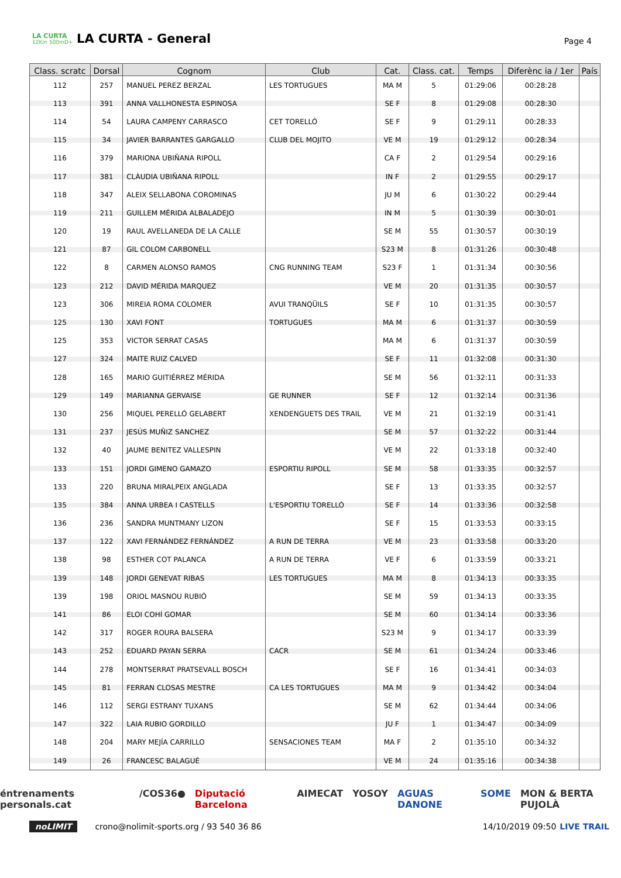LA CURTA
12Km 500mD+
LA CURTA - General
Page 4
| Class. scratc | Dorsal | Cognom | Club | Cat. | Class. cat. | Temps | Diferènc ia / 1er | País |
| --- | --- | --- | --- | --- | --- | --- | --- | --- |
| 112 | 257 | MANUEL PEREZ BERZAL | LES TORTUGUES | MA M | 5 | 01:29:06 | 00:28:28 | |
| 113 | 391 | ANNA VALLHONESTA ESPINOSA | | SE F | 8 | 01:29:08 | 00:28:30 | |
| 114 | 54 | LAURA CAMPENY CARRASCO | CET TORELLÓ | SE F | 9 | 01:29:11 | 00:28:33 | |
| 115 | 34 | JAVIER BARRANTES GARGALLO | CLUB DEL MOJITO | VE M | 19 | 01:29:12 | 00:28:34 | |
| 116 | 379 | MARIONA UBIÑANA RIPOLL | | CA F | 2 | 01:29:54 | 00:29:16 | |
| 117 | 381 | CLÀUDIA UBIÑANA RIPOLL | | IN F | 2 | 01:29:55 | 00:29:17 | |
| 118 | 347 | ALEIX SELLABONA COROMINAS | | JU M | 6 | 01:30:22 | 00:29:44 | |
| 119 | 211 | GUILLEM MÉRIDA ALBALADEJO | | IN M | 5 | 01:30:39 | 00:30:01 | |
| 120 | 19 | RAUL AVELLANEDA DE LA CALLE | | SE M | 55 | 01:30:57 | 00:30:19 | |
| 121 | 87 | GIL COLOM CARBONELL | | S23 M | 8 | 01:31:26 | 00:30:48 | |
| 122 | 8 | CARMEN ALONSO RAMOS | CNG RUNNING TEAM | S23 F | 1 | 01:31:34 | 00:30:56 | |
| 123 | 212 | DAVID MÉRIDA MARQUEZ | | VE M | 20 | 01:31:35 | 00:30:57 | |
| 123 | 306 | MIREIA ROMA COLOMER | AVUI TRANQÜILS | SE F | 10 | 01:31:35 | 00:30:57 | |
| 125 | 130 | XAVI FONT | TORTUGUES | MA M | 6 | 01:31:37 | 00:30:59 | |
| 125 | 353 | VICTOR SERRAT CASAS | | MA M | 6 | 01:31:37 | 00:30:59 | |
| 127 | 324 | MAITE RUIZ CALVED | | SE F | 11 | 01:32:08 | 00:31:30 | |
| 128 | 165 | MARIO GUITIÉRREZ MÉRIDA | | SE M | 56 | 01:32:11 | 00:31:33 | |
| 129 | 149 | MARIANNA GERVAISE | GE RUNNER | SE F | 12 | 01:32:14 | 00:31:36 | |
| 130 | 256 | MIQUEL PERELLÓ GELABERT | XENDENGUETS DES TRAIL | VE M | 21 | 01:32:19 | 00:31:41 | |
| 131 | 237 | JESÚS MUÑIZ SANCHEZ | | SE M | 57 | 01:32:22 | 00:31:44 | |
| 132 | 40 | JAUME BENITEZ VALLESPIN | | VE M | 22 | 01:33:18 | 00:32:40 | |
| 133 | 151 | JORDI GIMENO GAMAZO | ESPORTIU RIPOLL | SE M | 58 | 01:33:35 | 00:32:57 | |
| 133 | 220 | BRUNA MIRALPEIX ANGLADA | | SE F | 13 | 01:33:35 | 00:32:57 | |
| 135 | 384 | ANNA URBEA I CASTELLS | L'ESPORTIU TORELLÓ | SE F | 14 | 01:33:36 | 00:32:58 | |
| 136 | 236 | SANDRA MUNTMANY LIZON | | SE F | 15 | 01:33:53 | 00:33:15 | |
| 137 | 122 | XAVI FERNÁNDEZ FERNÁNDEZ | A RUN DE TERRA | VE M | 23 | 01:33:58 | 00:33:20 | |
| 138 | 98 | ESTHER COT PALANCA | A RUN DE TERRA | VE F | 6 | 01:33:59 | 00:33:21 | |
| 139 | 148 | JORDI GENEVAT RIBAS | LES TORTUGUES | MA M | 8 | 01:34:13 | 00:33:35 | |
| 139 | 198 | ORIOL MASNOU RUBIÓ | | SE M | 59 | 01:34:13 | 00:33:35 | |
| 141 | 86 | ELOI COHÍ GOMAR | | SE M | 60 | 01:34:14 | 00:33:36 | |
| 142 | 317 | ROGER ROURA BALSERA | | S23 M | 9 | 01:34:17 | 00:33:39 | |
| 143 | 252 | EDUARD PAYAN SERRA | CACR | SE M | 61 | 01:34:24 | 00:33:46 | |
| 144 | 278 | MONTSERRAT PRATSEVALL BOSCH | | SE F | 16 | 01:34:41 | 00:34:03 | |
| 145 | 81 | FERRAN CLOSAS MESTRE | CA LES TORTUGUES | MA M | 9 | 01:34:42 | 00:34:04 | |
| 146 | 112 | SERGI ESTRANY TUXANS | | SE M | 62 | 01:34:44 | 00:34:06 | |
| 147 | 322 | LAIA RUBIO GORDILLO | | JU F | 1 | 01:34:47 | 00:34:09 | |
| 148 | 204 | MARY MEJÍA CARRILLO | SENSACIONES TEAM | MA F | 2 | 01:35:10 | 00:34:32 | |
| 149 | 26 | FRANCESC BALAGUÉ | | VE M | 24 | 01:35:16 | 00:34:38 | |
éntrenaments personals.cat /COS36● Diputació Barcelona AIMECAT YOSOY AGUAS DANONE SOME MON & BERTA PUJOLÀ
noLIMIT crono@nolimit-sports.org / 93 540 36 86 14/10/2019 09:50 LIVE TRAIL